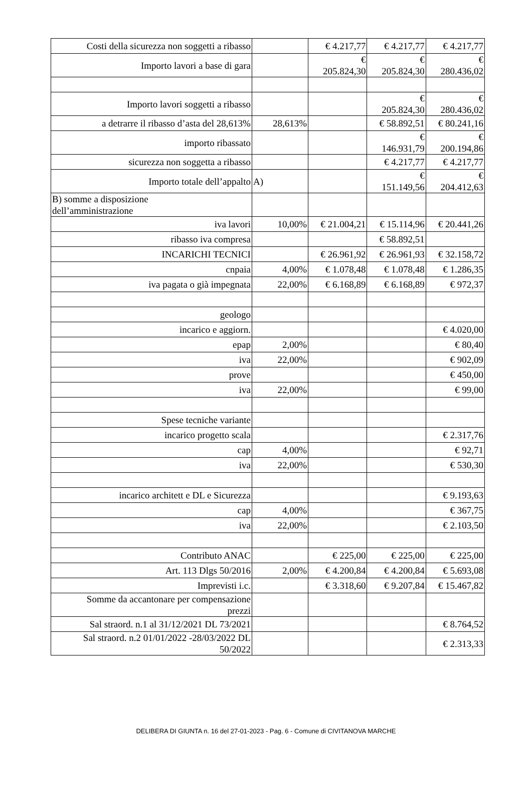| Costi della sicurezza non soggetti a ribasso | | € 4.217,77 | € 4.217,77 | € 4.217,77 |
| Importo lavori a base di gara | | € 205.824,30 | € 205.824,30 | € 280.436,02 |
| Importo lavori soggetti a ribasso | | | € 205.824,30 | € 280.436,02 |
| a detrarre il ribasso d’asta del 28,613% | 28,613% | | € 58.892,51 | € 80.241,16 |
| importo ribassato | | | € 146.931,79 | € 200.194,86 |
| sicurezza non soggetta a ribasso | | | € 4.217,77 | € 4.217,77 |
| Importo totale dell’appalto | A) | | € 151.149,56 | € 204.412,63 |
| B) somme a disposizione dell’amministrazione | | | | |
| iva lavori | 10,00% | € 21.004,21 | € 15.114,96 | € 20.441,26 |
| ribasso iva compresa | | | € 58.892,51 | |
| INCARICHI TECNICI | | € 26.961,92 | € 26.961,93 | € 32.158,72 |
| cnpaia | 4,00% | € 1.078,48 | € 1.078,48 | € 1.286,35 |
| iva pagata o già impegnata | 22,00% | € 6.168,89 | € 6.168,89 | € 972,37 |
| geologo | | | | |
| incarico e aggiorn. | | | | € 4.020,00 |
| epap | 2,00% | | | € 80,40 |
| iva | 22,00% | | | € 902,09 |
| prove | | | | € 450,00 |
| iva | 22,00% | | | € 99,00 |
| Spese tecniche variante | | | | |
| incarico progetto scala | | | | € 2.317,76 |
| cap | 4,00% | | | € 92,71 |
| iva | 22,00% | | | € 530,30 |
| incarico architett e DL e Sicurezza | | | | € 9.193,63 |
| cap | 4,00% | | | € 367,75 |
| iva | 22,00% | | | € 2.103,50 |
| Contributo ANAC | | € 225,00 | € 225,00 | € 225,00 |
| Art. 113 Dlgs 50/2016 | 2,00% | € 4.200,84 | € 4.200,84 | € 5.693,08 |
| Imprevisti i.c. | | € 3.318,60 | € 9.207,84 | € 15.467,82 |
| Somme da accantonare per compensazione prezzi | | | | |
| Sal straord. n.1 al 31/12/2021 DL 73/2021 | | | | € 8.764,52 |
| Sal straord. n.2 01/01/2022 -28/03/2022 DL 50/2022 | | | | € 2.313,33 |
DELIBERA DI GIUNTA n. 16 del 27-01-2023 - Pag. 6 - Comune di CIVITANOVA MARCHE